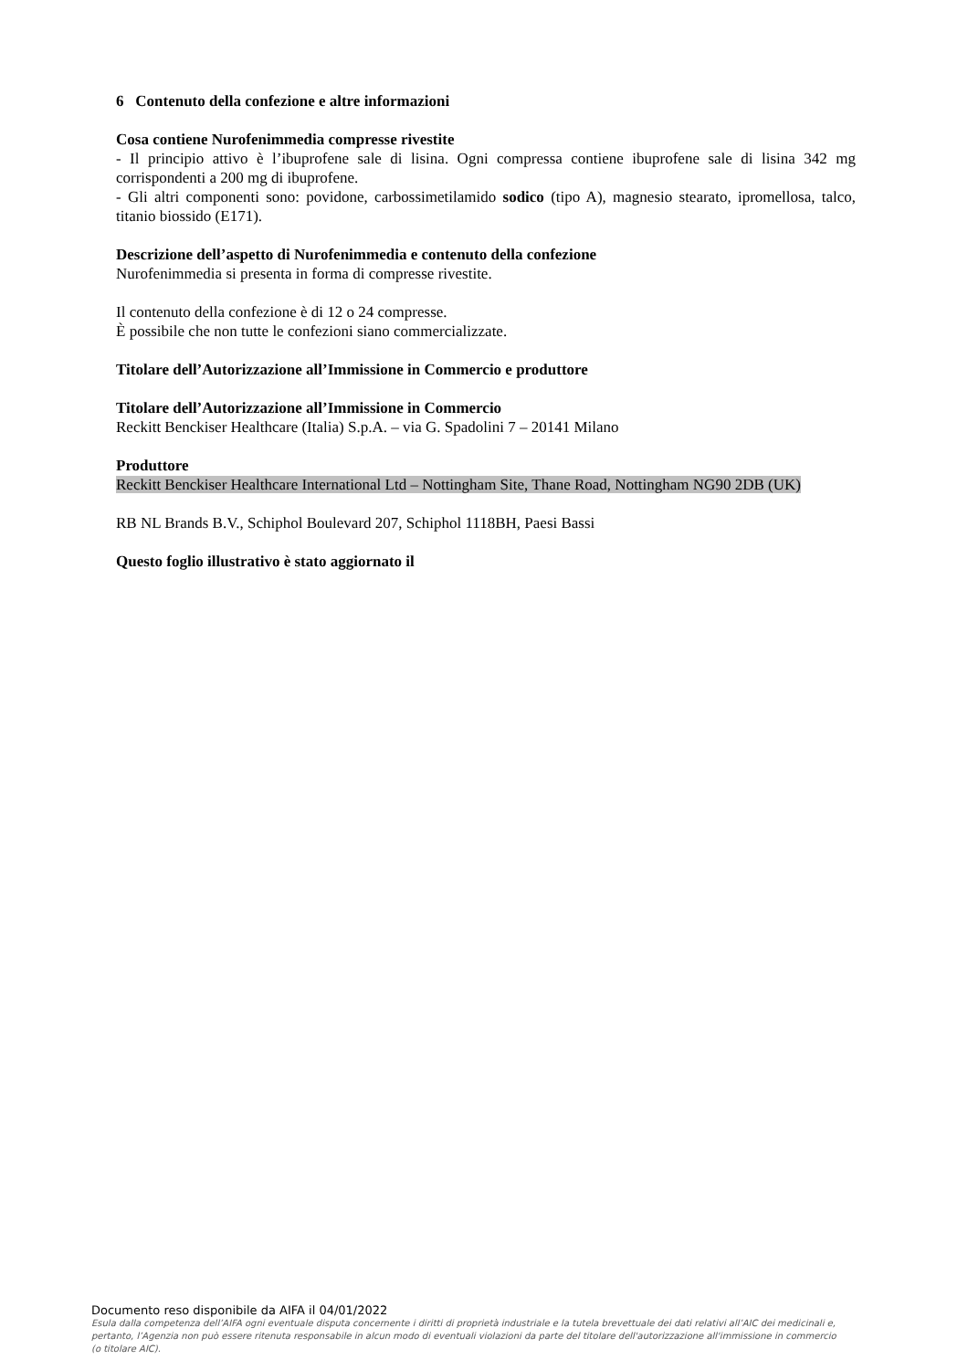6 Contenuto della confezione e altre informazioni
Cosa contiene Nurofenimmedia compresse rivestite
- Il principio attivo è l’ibuprofene sale di lisina. Ogni compressa contiene ibuprofene sale di lisina 342 mg corrispondenti a 200 mg di ibuprofene.
- Gli altri componenti sono: povidone, carbossimetilamido sodico (tipo A), magnesio stearato, ipromellosa, talco, titanio biossido (E171).
Descrizione dell’aspetto di Nurofenimmedia e contenuto della confezione
Nurofenimmedia si presenta in forma di compresse rivestite.
Il contenuto della confezione è di 12 o 24 compresse.
È possibile che non tutte le confezioni siano commercializzate.
Titolare dell’Autorizzazione all’Immissione in Commercio e produttore
Titolare dell’Autorizzazione all’Immissione in Commercio
Reckitt Benckiser Healthcare (Italia) S.p.A. – via G. Spadolini 7 – 20141 Milano
Produttore
Reckitt Benckiser Healthcare International Ltd – Nottingham Site, Thane Road, Nottingham NG90 2DB (UK)
RB NL Brands B.V., Schiphol Boulevard 207, Schiphol 1118BH, Paesi Bassi
Questo foglio illustrativo è stato aggiornato il
Documento reso disponibile da AIFA il 04/01/2022
Esula dalla competenza dell’AIFA ogni eventuale disputa concernente i diritti di proprietà industriale e la tutela brevettuale dei dati relativi all’AIC dei medicinali e, pertanto, l’Agenzia non può essere ritenuta responsabile in alcun modo di eventuali violazioni da parte del titolare dell'autorizzazione all'immissione in commercio (o titolare AIC).